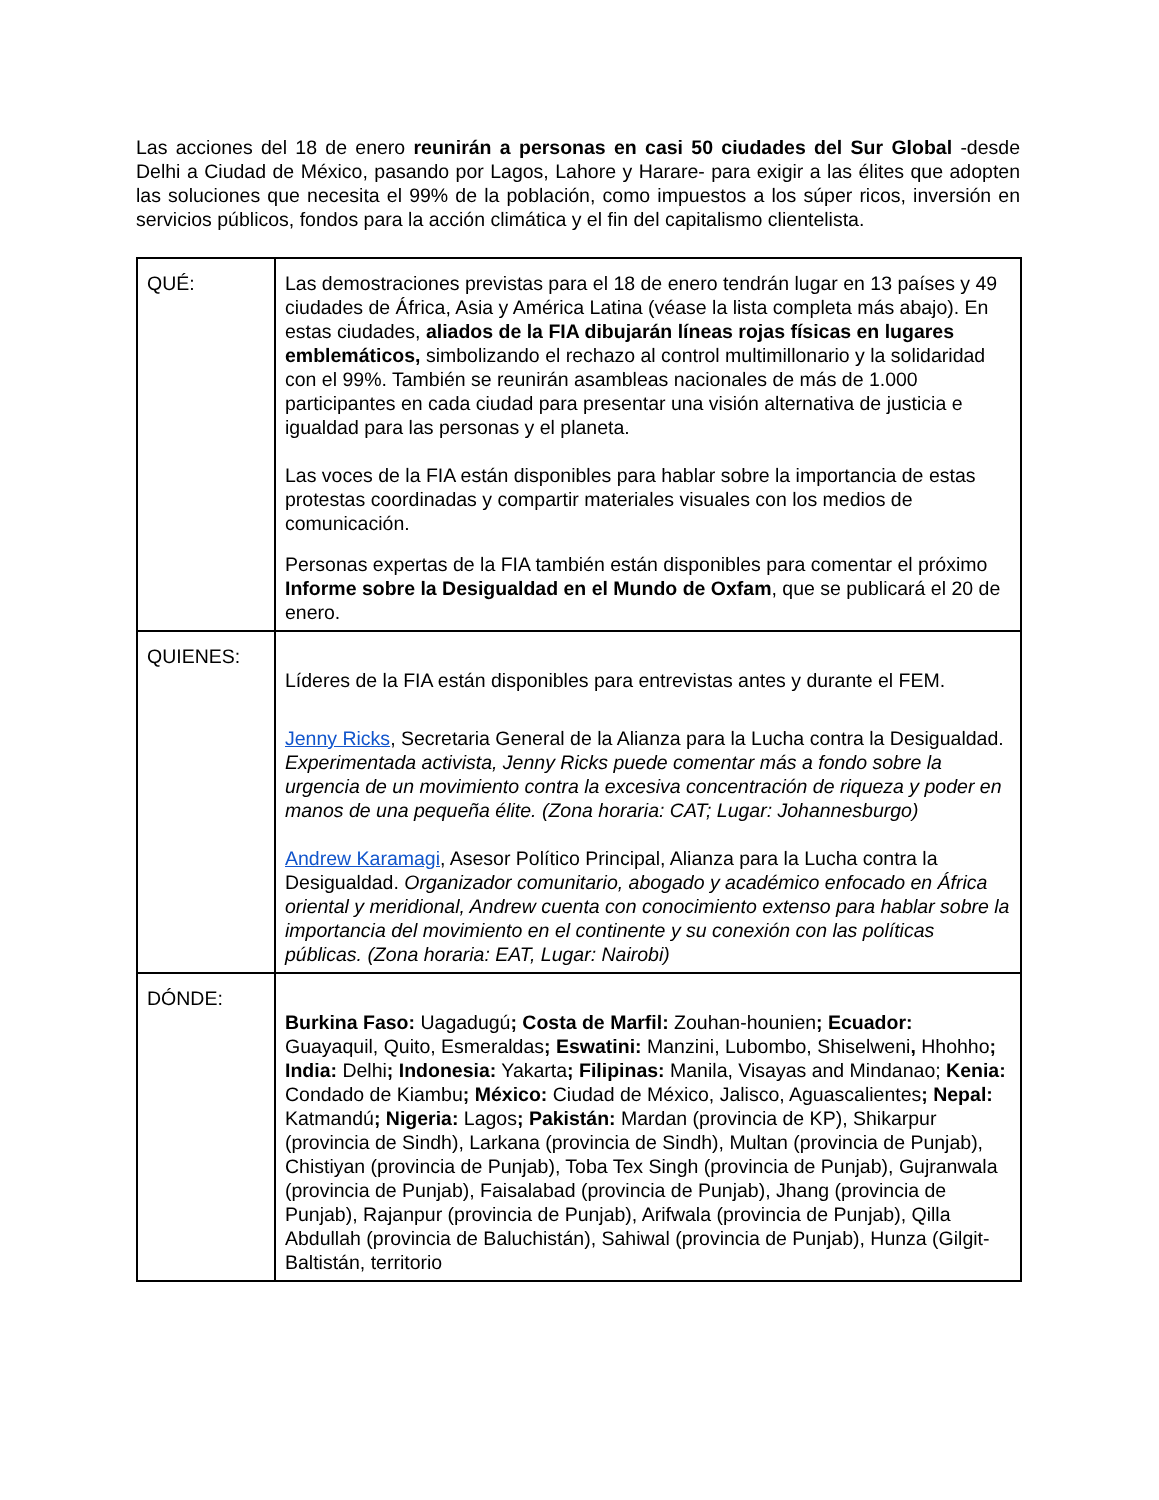Las acciones del 18 de enero reunirán a personas en casi 50 ciudades del Sur Global -desde Delhi a Ciudad de México, pasando por Lagos, Lahore y Harare- para exigir a las élites que adopten las soluciones que necesita el 99% de la población, como impuestos a los súper ricos, inversión en servicios públicos, fondos para la acción climática y el fin del capitalismo clientelista.
| QUÉ: | Las demostraciones previstas para el 18 de enero tendrán lugar en 13 países y 49 ciudades de África, Asia y América Latina (véase la lista completa más abajo). En estas ciudades, aliados de la FIA dibujarán líneas rojas físicas en lugares emblemáticos, simbolizando el rechazo al control multimillonario y la solidaridad con el 99%. También se reunirán asambleas nacionales de más de 1.000 participantes en cada ciudad para presentar una visión alternativa de justicia e igualdad para las personas y el planeta. Las voces de la FIA están disponibles para hablar sobre la importancia de estas protestas coordinadas y compartir materiales visuales con los medios de comunicación. Personas expertas de la FIA también están disponibles para comentar el próximo Informe sobre la Desigualdad en el Mundo de Oxfam , que se publicará el 20 de enero. |
| QUIENES: | Líderes de la FIA están disponibles para entrevistas antes y durante el FEM. Jenny Ricks , Secretaria General de la Alianza para la Lucha contra la Desigualdad. Experimentada activista, Jenny Ricks puede comentar más a fondo sobre la urgencia de un movimiento contra la excesiva concentración de riqueza y poder en manos de una pequeña élite. (Zona horaria: CAT; Lugar: Johannesburgo) Andrew Karamagi , Asesor Político Principal, Alianza para la Lucha contra la Desigualdad. Organizador comunitario, abogado y académico enfocado en África oriental y meridional, Andrew cuenta con conocimiento extenso para hablar sobre la importancia del movimiento en el continente y su conexión con las políticas públicas. (Zona horaria: EAT, Lugar: Nairobi) |
| DÓNDE: | Burkina Faso: Uagadugú ; Costa de Marfil: Zouhan-hounien ; Ecuador: Guayaquil, Quito, Esmeraldas ; Eswatini: Manzini, Lubombo, Shiselweni , Hhohho ; India: Delhi ; Indonesia: Yakarta ; Filipinas: Manila, Visayas and Mindanao; Kenia: Condado de Kiambu ; México: Ciudad de México, Jalisco, Aguascalientes ; Nepal: Katmandú ; Nigeria: Lagos ; Pakistán: Mardan (provincia de KP), Shikarpur (provincia de Sindh), Larkana (provincia de Sindh), Multan (provincia de Punjab), Chistiyan (provincia de Punjab), Toba Tex Singh (provincia de Punjab), Gujranwala (provincia de Punjab), Faisalabad (provincia de Punjab), Jhang (provincia de Punjab), Rajanpur (provincia de Punjab), Arifwala (provincia de Punjab), Qilla Abdullah (provincia de Baluchistán), Sahiwal (provincia de Punjab), Hunza (Gilgit-Baltistán, territorio |